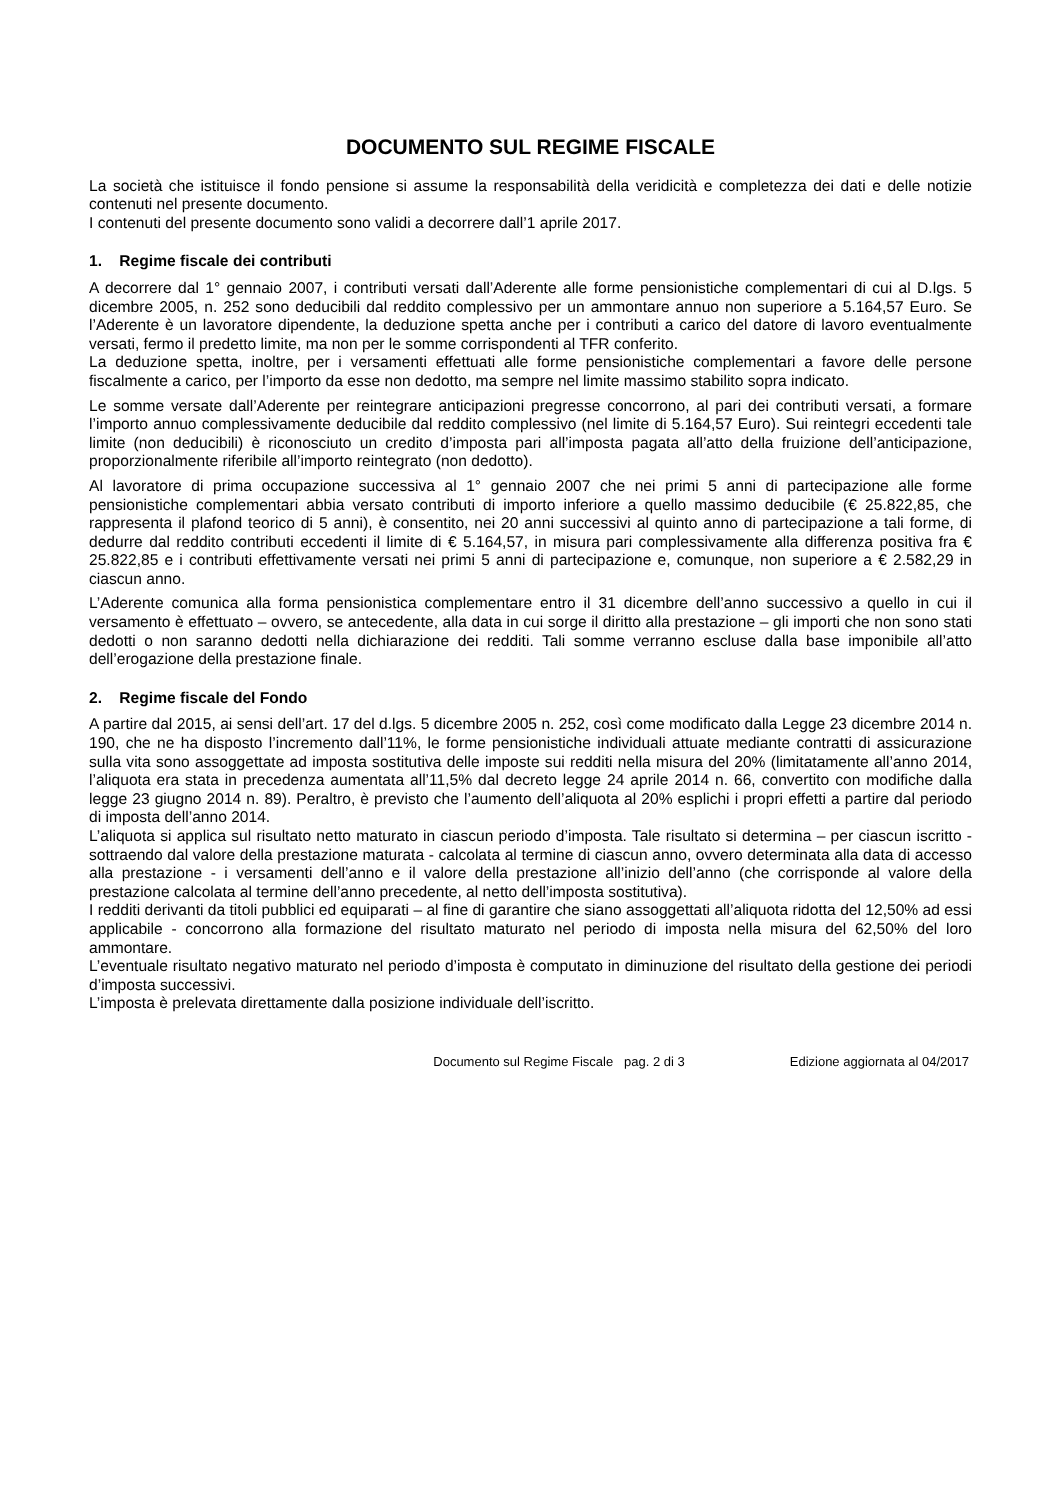DOCUMENTO SUL REGIME FISCALE
La società che istituisce il fondo pensione si assume la responsabilità della veridicità e completezza dei dati e delle notizie contenuti nel presente documento.
I contenuti del presente documento sono validi a decorrere dall’1 aprile 2017.
1. Regime fiscale dei contributi
A decorrere dal 1° gennaio 2007, i contributi versati dall’Aderente alle forme pensionistiche complementari di cui al D.lgs. 5 dicembre 2005, n. 252 sono deducibili dal reddito complessivo per un ammontare annuo non superiore a 5.164,57 Euro. Se l’Aderente è un lavoratore dipendente, la deduzione spetta anche per i contributi a carico del datore di lavoro eventualmente versati, fermo il predetto limite, ma non per le somme corrispondenti al TFR conferito.
La deduzione spetta, inoltre, per i versamenti effettuati alle forme pensionistiche complementari a favore delle persone fiscalmente a carico, per l’importo da esse non dedotto, ma sempre nel limite massimo stabilito sopra indicato.
Le somme versate dall’Aderente per reintegrare anticipazioni pregresse concorrono, al pari dei contributi versati, a formare l’importo annuo complessivamente deducibile dal reddito complessivo (nel limite di 5.164,57 Euro). Sui reintegri eccedenti tale limite (non deducibili) è riconosciuto un credito d’imposta pari all’imposta pagata all’atto della fruizione dell’anticipazione, proporzionalmente riferibile all’importo reintegrato (non dedotto).
Al lavoratore di prima occupazione successiva al 1° gennaio 2007 che nei primi 5 anni di partecipazione alle forme pensionistiche complementari abbia versato contributi di importo inferiore a quello massimo deducibile (€ 25.822,85, che rappresenta il plafond teorico di 5 anni), è consentito, nei 20 anni successivi al quinto anno di partecipazione a tali forme, di dedurre dal reddito contributi eccedenti il limite di € 5.164,57, in misura pari complessivamente alla differenza positiva fra € 25.822,85 e i contributi effettivamente versati nei primi 5 anni di partecipazione e, comunque, non superiore a € 2.582,29 in ciascun anno.
L’Aderente comunica alla forma pensionistica complementare entro il 31 dicembre dell’anno successivo a quello in cui il versamento è effettuato – ovvero, se antecedente, alla data in cui sorge il diritto alla prestazione – gli importi che non sono stati dedotti o non saranno dedotti nella dichiarazione dei redditi. Tali somme verranno escluse dalla base imponibile all’atto dell’erogazione della prestazione finale.
2. Regime fiscale del Fondo
A partire dal 2015, ai sensi dell’art. 17 del d.lgs. 5 dicembre 2005 n. 252, così come modificato dalla Legge 23 dicembre 2014 n. 190, che ne ha disposto l’incremento dall’11%, le forme pensionistiche individuali attuate mediante contratti di assicurazione sulla vita sono assoggettate ad imposta sostitutiva delle imposte sui redditi nella misura del 20% (limitatamente all’anno 2014, l’aliquota era stata in precedenza aumentata all’11,5% dal decreto legge 24 aprile 2014 n. 66, convertito con modifiche dalla legge 23 giugno 2014 n. 89). Peraltro, è previsto che l’aumento dell’aliquota al 20% esplichi i propri effetti a partire dal periodo di imposta dell’anno 2014.
L’aliquota si applica sul risultato netto maturato in ciascun periodo d’imposta. Tale risultato si determina – per ciascun iscritto - sottraendo dal valore della prestazione maturata - calcolata al termine di ciascun anno, ovvero determinata alla data di accesso alla prestazione - i versamenti dell’anno e il valore della prestazione all’inizio dell’anno (che corrisponde al valore della prestazione calcolata al termine dell’anno precedente, al netto dell’imposta sostitutiva).
I redditi derivanti da titoli pubblici ed equiparati – al fine di garantire che siano assoggettati all’aliquota ridotta del 12,50% ad essi applicabile - concorrono alla formazione del risultato maturato nel periodo di imposta nella misura del 62,50% del loro ammontare.
L’eventuale risultato negativo maturato nel periodo d’imposta è computato in diminuzione del risultato della gestione dei periodi d’imposta successivi.
L’imposta è prelevata direttamente dalla posizione individuale dell’iscritto.
Documento sul Regime Fiscale pag. 2 di 3 Edizione aggiornata al 04/2017